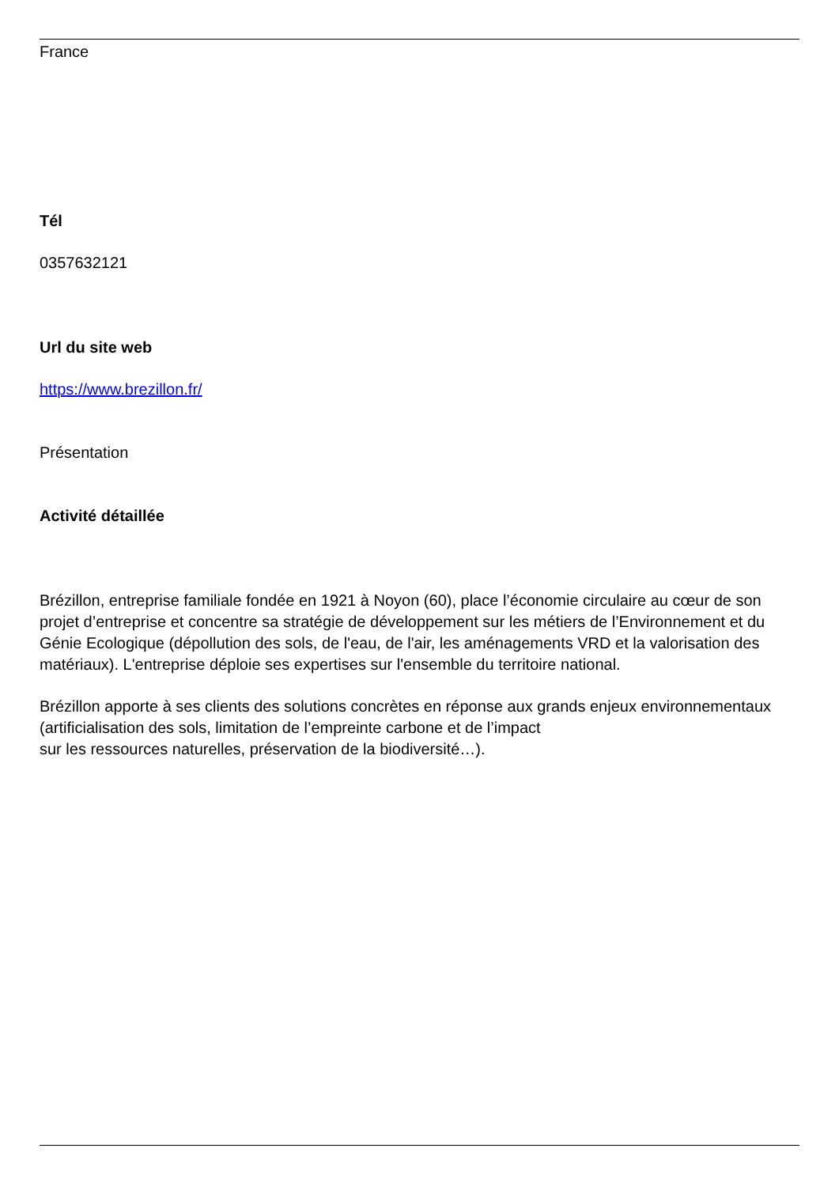France
Tél
0357632121
Url du site web
https://www.brezillon.fr/
Présentation
Activité détaillée
Brézillon, entreprise familiale fondée en 1921 à Noyon (60), place l’économie circulaire au cœur de son projet d’entreprise et concentre sa stratégie de développement sur les métiers de l’Environnement et du Génie Ecologique (dépollution des sols, de l'eau, de l'air, les aménagements VRD et la valorisation des matériaux). L'entreprise déploie ses expertises sur l'ensemble du territoire national.
Brézillon apporte à ses clients des solutions concrètes en réponse aux grands enjeux environnementaux (artificialisation des sols, limitation de l’empreinte carbone et de l’impact
sur les ressources naturelles, préservation de la biodiversité…).